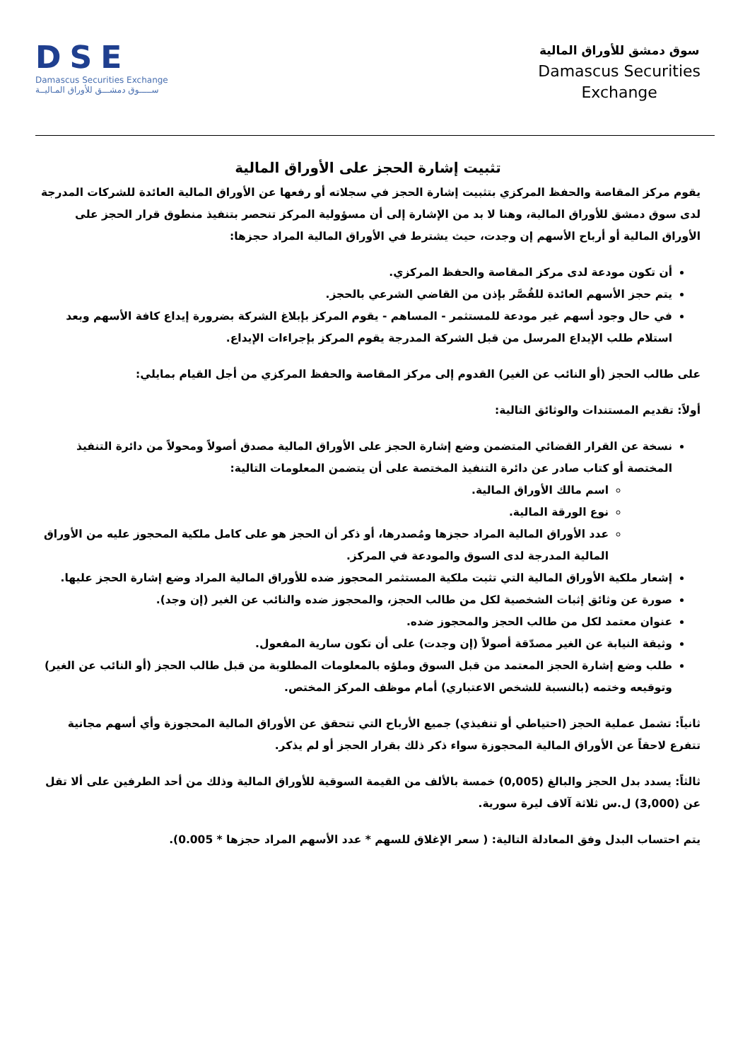سوق دمشق للأوراق المالية
Damascus Securities
Exchange
DSE
Damascus Securities Exchange
ســـــوق دمشـــق للأوراق المـاليــة
تثبيت إشارة الحجز على الأوراق المالية
يقوم مركز المقاصة والحفظ المركزي بتثبيت إشارة الحجز في سجلاته أو رفعها عن الأوراق المالية العائدة للشركات المدرجة لدى سوق دمشق للأوراق المالية، وهنا لا بد من الإشارة إلى أن مسؤولية المركز تنحصر بتنفيذ منطوق قرار الحجز على الأوراق المالية أو أرباح الأسهم إن وجدت، حيث يشترط في الأوراق المالية المراد حجزها:
أن تكون مودعة لدى مركز المقاصة والحفظ المركزي.
يتم حجز الأسهم العائدة للقُصَّر بإذن من القاضي الشرعي بالحجز.
في حال وجود أسهم غير مودعة للمستثمر - المساهم - يقوم المركز بإبلاغ الشركة بضرورة إيداع كافة الأسهم وبعد استلام طلب الإيداع المرسل من قبل الشركة المدرجة يقوم المركز بإجراءات الإيداع.
على طالب الحجز (أو النائب عن الغير) القدوم إلى مركز المقاصة والحفظ المركزي من أجل القيام بمايلي:
أولاً: تقديم المستندات والوثائق التالية:
نسخة عن القرار القضائي المتضمن وضع إشارة الحجز على الأوراق المالية مصدق أصولاً ومحولاً من دائرة التنفيذ المختصة أو كتاب صادر عن دائرة التنفيذ المختصة على أن يتضمن المعلومات التالية:
اسم مالك الأوراق المالية.
نوع الورقة المالية.
عدد الأوراق المالية المراد حجزها ومُصدرها، أو ذكر أن الحجز هو على كامل ملكية المحجوز عليه من الأوراق المالية المدرجة لدى السوق والمودعة في المركز.
إشعار ملكية الأوراق المالية التي تثبت ملكية المستثمر المحجوز ضده للأوراق المالية المراد وضع إشارة الحجز عليها.
صورة عن وثائق إثبات الشخصية لكل من طالب الحجز، والمحجوز ضده والنائب عن الغير (إن وجد).
عنوان معتمد لكل من طالب الحجز والمحجوز ضده.
وثيقة النيابة عن الغير مصدّقة أصولاً (إن وجدت) على أن تكون سارية المفعول.
طلب وضع إشارة الحجز المعتمد من قبل السوق وملؤه بالمعلومات المطلوبة من قبل طالب الحجز (أو النائب عن الغير) وتوقيعه وختمه (بالنسبة للشخص الاعتباري) أمام موظف المركز المختص.
ثانياً: تشمل عملية الحجز (احتياطي أو تنفيذي) جميع الأرباح التي تتحقق عن الأوراق المالية المحجوزة وأي أسهم مجانية تتفرع لاحقاً عن الأوراق المالية المحجوزة سواء ذكر ذلك بقرار الحجز أو لم يذكر.
ثالثاً: يسدد بدل الحجز والبالغ (0,005) خمسة بالألف من القيمة السوقية للأوراق المالية وذلك من أحد الطرفين على ألا تقل عن (3,000) ل.س ثلاثة آلاف ليرة سورية.
يتم احتساب البدل وفق المعادلة التالية: ( سعر الإغلاق للسهم * عدد الأسهم المراد حجزها * 0.005).